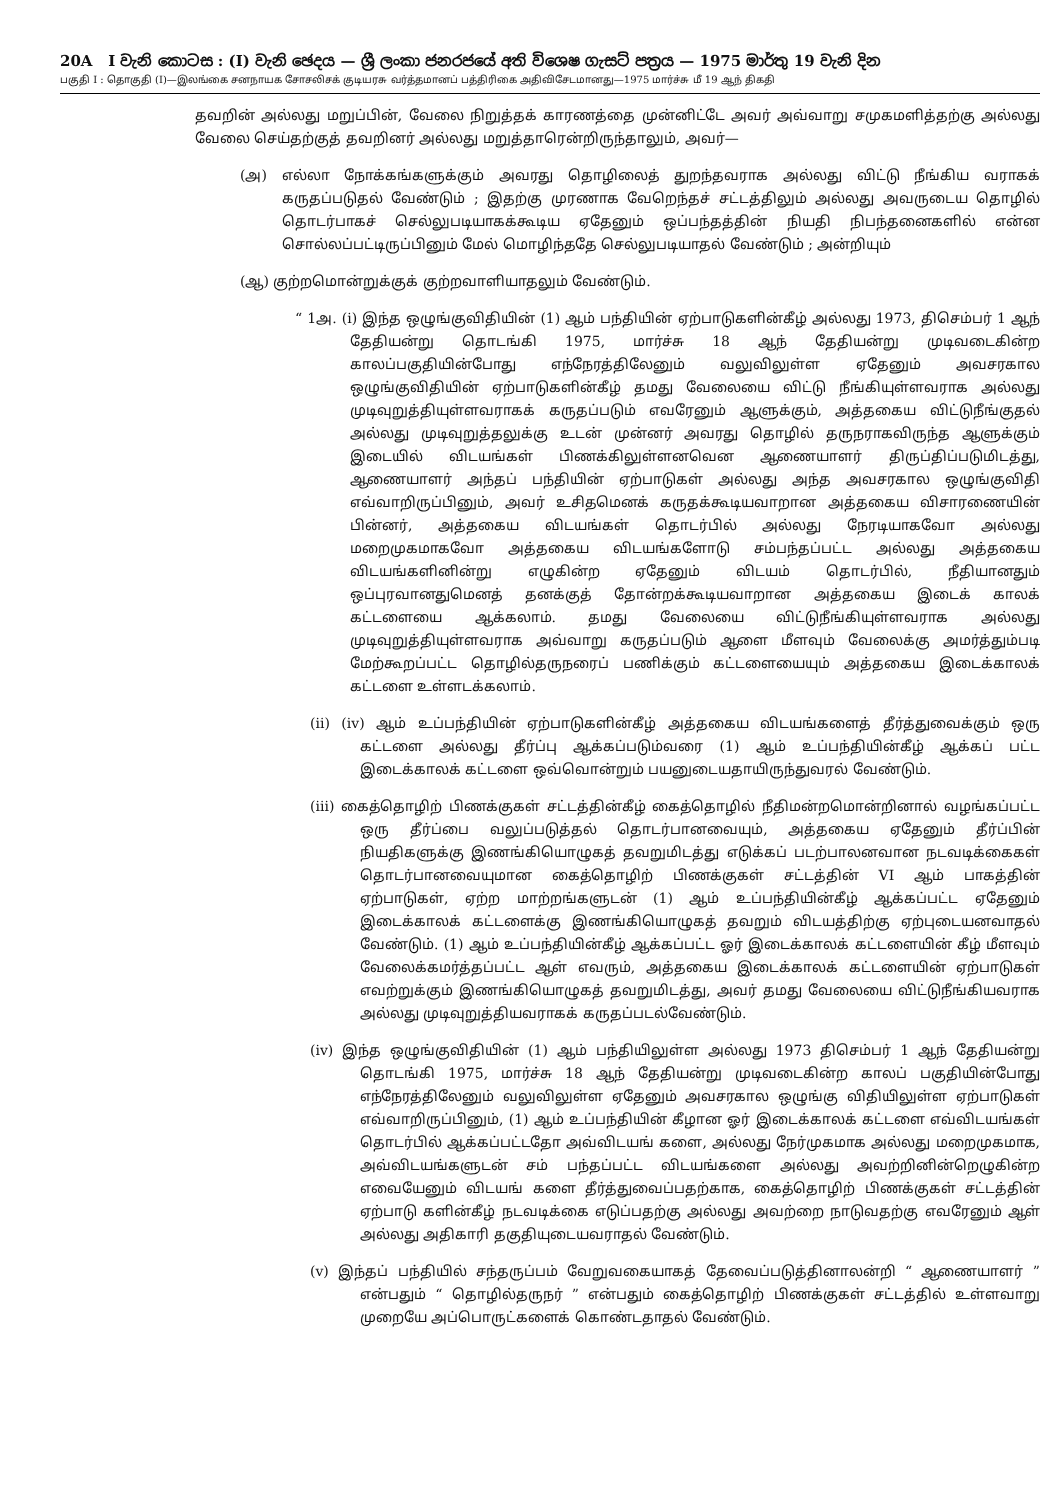20A I වැනි කොටස : (I) වැනි ඡෙදය — ශ්‍රී ලංකා ජනරජයේ අති විශෙෂ ගැසට් පත්‍රය — 1975 මාර්තු 19 වැනි දින
பகுதி I : தொகுதி (I)—இலங்கை சனநாயக சோசலிசக் குடியரசு வர்த்தமானப் பத்திரிகை அதிவிசேடமானது—1975 மார்ச்சு மீ 19 ஆந் திகதி
தவறின் அல்லது மறுப்பின், வேலை நிறுத்தக் காரணத்தை முன்னிட்டே அவர் அவ்வாறு சமுகமளித்தற்கு அல்லது வேலை செய்தற்குத் தவறினர் அல்லது மறுத்தாரென்றிருந்தாலும், அவர்—
(அ) எல்லா நோக்கங்களுக்கும் அவரது தொழிலைத் துறந்தவராக அல்லது விட்டு நீங்கிய வராகக் கருதப்படுதல் வேண்டும் ; இதற்கு முரணாக வேறெந்தச் சட்டத்திலும் அல்லது அவருடைய தொழில் தொடர்பாகச் செல்லுபடியாகக்கூடிய ஏதேனும் ஒப்பந்தத்தின் நியதி நிபந்தனைகளில் என்ன சொல்லப்பட்டிருப்பினும் மேல் மொழிந்ததே செல்லுபடியாதல் வேண்டும் ; அன்றியும்
(ஆ) குற்றமொன்றுக்குக் குற்றவாளியாதலும் வேண்டும்.
“ 1அ. (i) இந்த ஒழுங்குவிதியின் (1) ஆம் பந்தியின் ஏற்பாடுகளின்கீழ் அல்லது 1973, திசெம்பர் 1 ஆந் தேதியன்று தொடங்கி 1975, மார்ச்சு 18 ஆந் தேதியன்று முடிவடைகின்ற காலப்பகுதியின்போது எந்நேரத்திலேனும் வலுவிலுள்ள ஏதேனும் அவசரகால ஒழுங்குவிதியின் ஏற்பாடுகளின்கீழ் தமது வேலையை விட்டு நீங்கியுள்ளவராக அல்லது முடிவுறுத்தியுள்ளவராகக் கருதப்படும் எவரேனும் ஆளுக்கும், அத்தகைய விட்டுநீங்குதல் அல்லது முடிவுறுத்தலுக்கு உடன் முன்னர் அவரது தொழில் தருநராகவிருந்த ஆளுக்கும் இடையில் விடயங்கள் பிணக்கிலுள்ளனவென ஆணையாளர் திருப்திப்படுமிடத்து, ஆணையாளர் அந்தப் பந்தியின் ஏற்பாடுகள் அல்லது அந்த அவசரகால ஒழுங்குவிதி எவ்வாறிருப்பினும், அவர் உசிதமெனக் கருதக்கூடியவாறான அத்தகைய விசாரணையின் பின்னர், அத்தகைய விடயங்கள் தொடர்பில் அல்லது நேரடியாகவோ அல்லது மறைமுகமாகவோ அத்தகைய விடயங்களோடு சம்பந்தப்பட்ட அல்லது அத்தகைய விடயங்களினின்று எழுகின்ற ஏதேனும் விடயம் தொடர்பில், நீதியானதும் ஒப்புரவானதுமெனத் தனக்குத் தோன்றக்கூடியவாறான அத்தகைய இடைக் காலக் கட்டளையை ஆக்கலாம். தமது வேலையை விட்டுநீங்கியுள்ளவராக அல்லது முடிவுறுத்தியுள்ளவராக அவ்வாறு கருதப்படும் ஆளை மீளவும் வேலைக்கு அமர்த்தும்படி மேற்கூறப்பட்ட தொழில்தருநரைப் பணிக்கும் கட்டளையையும் அத்தகைய இடைக்காலக் கட்டளை உள்ளடக்கலாம்.
(ii) (iv) ஆம் உப்பந்தியின் ஏற்பாடுகளின்கீழ் அத்தகைய விடயங்களைத் தீர்த்துவைக்கும் ஒரு கட்டளை அல்லது தீர்ப்பு ஆக்கப்படும்வரை (1) ஆம் உப்பந்தியின்கீழ் ஆக்கப் பட்ட இடைக்காலக் கட்டளை ஒவ்வொன்றும் பயனுடையதாயிருந்துவரல் வேண்டும்.
(iii) கைத்தொழிற் பிணக்குகள் சட்டத்தின்கீழ் கைத்தொழில் நீதிமன்றமொன்றினால் வழங்கப்பட்ட ஒரு தீர்ப்பை வலுப்படுத்தல் தொடர்பானவையும், அத்தகைய ஏதேனும் தீர்ப்பின் நியதிகளுக்கு இணங்கியொழுகத் தவறுமிடத்து எடுக்கப் படற்பாலனவான நடவடிக்கைகள் தொடர்பானவையுமான கைத்தொழிற் பிணக்குகள் சட்டத்தின் VI ஆம் பாகத்தின் ஏற்பாடுகள், ஏற்ற மாற்றங்களுடன் (1) ஆம் உப்பந்தியின்கீழ் ஆக்கப்பட்ட ஏதேனும் இடைக்காலக் கட்டளைக்கு இணங்கியொழுகத் தவறும் விடயத்திற்கு ஏற்புடையனவாதல் வேண்டும். (1) ஆம் உப்பந்தியின்கீழ் ஆக்கப்பட்ட ஓர் இடைக்காலக் கட்டளையின் கீழ் மீளவும் வேலைக்கமர்த்தப்பட்ட ஆள் எவரும், அத்தகைய இடைக்காலக் கட்டளையின் ஏற்பாடுகள் எவற்றுக்கும் இணங்கியொழுகத் தவறுமிடத்து, அவர் தமது வேலையை விட்டுநீங்கியவராக அல்லது முடிவுறுத்தியவராகக் கருதப்படல்வேண்டும்.
(iv) இந்த ஒழுங்குவிதியின் (1) ஆம் பந்தியிலுள்ள அல்லது 1973 திசெம்பர் 1 ஆந் தேதியன்று தொடங்கி 1975, மார்ச்சு 18 ஆந் தேதியன்று முடிவடைகின்ற காலப் பகுதியின்போது எந்நேரத்திலேனும் வலுவிலுள்ள ஏதேனும் அவசரகால ஒழுங்கு விதியிலுள்ள ஏற்பாடுகள் எவ்வாறிருப்பினும், (1) ஆம் உப்பந்தியின் கீழான ஓர் இடைக்காலக் கட்டளை எவ்விடயங்கள் தொடர்பில் ஆக்கப்பட்டதோ அவ்விடயங் களை, அல்லது நேர்முகமாக அல்லது மறைமுகமாக, அவ்விடயங்களுடன் சம் பந்தப்பட்ட விடயங்களை அல்லது அவற்றினின்றெழுகின்ற எவையேனும் விடயங் களை தீர்த்துவைப்பதற்காக, கைத்தொழிற் பிணக்குகள் சட்டத்தின் ஏற்பாடு களின்கீழ் நடவடிக்கை எடுப்பதற்கு அல்லது அவற்றை நாடுவதற்கு எவரேனும் ஆள் அல்லது அதிகாரி தகுதியுடையவராதல் வேண்டும்.
(v) இந்தப் பந்தியில் சந்தருப்பம் வேறுவகையாகத் தேவைப்படுத்தினாலன்றி “ ஆணையாளர் ” என்பதும் “ தொழில்தருநர் ” என்பதும் கைத்தொழிற் பிணக்குகள் சட்டத்தில் உள்ளவாறு முறையே அப்பொருட்களைக் கொண்டதாதல் வேண்டும்.